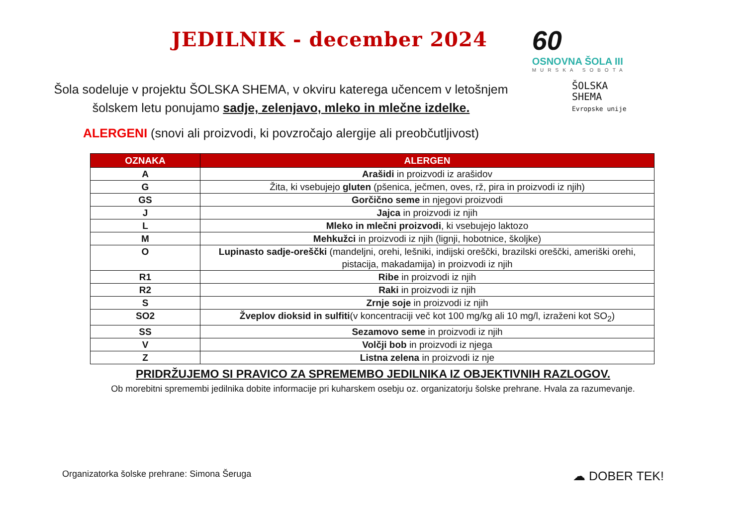JEDILNIK - december 2024
60
OSNOVNA ŠOLA III
MURSKA SOBOTA
Šola sodeluje v projektu ŠOLSKA SHEMA, v okviru katerega učencem v letošnjem
šolskem letu ponujamo sadje, zelenjavo, mleko in mlečne izdelke.
ALERGENI (snovi ali proizvodi, ki povzročajo alergije ali preobčutljivost)
ŠOLSKA
SHEMA
Evropske unije
| OZNAKA | ALERGEN |
| --- | --- |
| A | Arašidi in proizvodi iz arašidov |
| G | Žita, ki vsebujejo gluten (pšenica, ječmen, oves, rž, pira in proizvodi iz njih) |
| GS | Gorčično seme in njegovi proizvodi |
| J | Jajca in proizvodi iz njih |
| L | Mleko in mlečni proizvodi , ki vsebujejo laktozo |
| M | Mehkužci in proizvodi iz njih (lignji, hobotnice, školjke) |
| O | Lupinasto sadje-oreščki (mandeljni, orehi, lešniki, indijski oreščki, brazilski oreščki, ameriški orehi, pistacija, makadamija) in proizvodi iz njih |
| R1 | Ribe in proizvodi iz njih |
| R2 | Raki in proizvodi iz njih |
| S | Zrnje soje in proizvodi iz njih |
| SO2 | Žveplov dioksid in sulfiti (v koncentraciji več kot 100 mg/kg ali 10 mg/l, izraženi kot SO<sub>2</sub>) |
| SS | Sezamovo seme in proizvodi iz njih |
| V | Volčji bob in proizvodi iz njega |
| Z | Listna zelena in proizvodi iz nje |
PRIDRŽUJEMO SI PRAVICO ZA SPREMEMBO JEDILNIKA IZ OBJEKTIVNIH RAZLOGOV.
Ob morebitni spremembi jedilnika dobite informacije pri kuharskem osebju oz. organizatorju šolske prehrane. Hvala za razumevanje.
Organizatorka šolske prehrane: Simona Šeruga ☁ DOBER TEK!